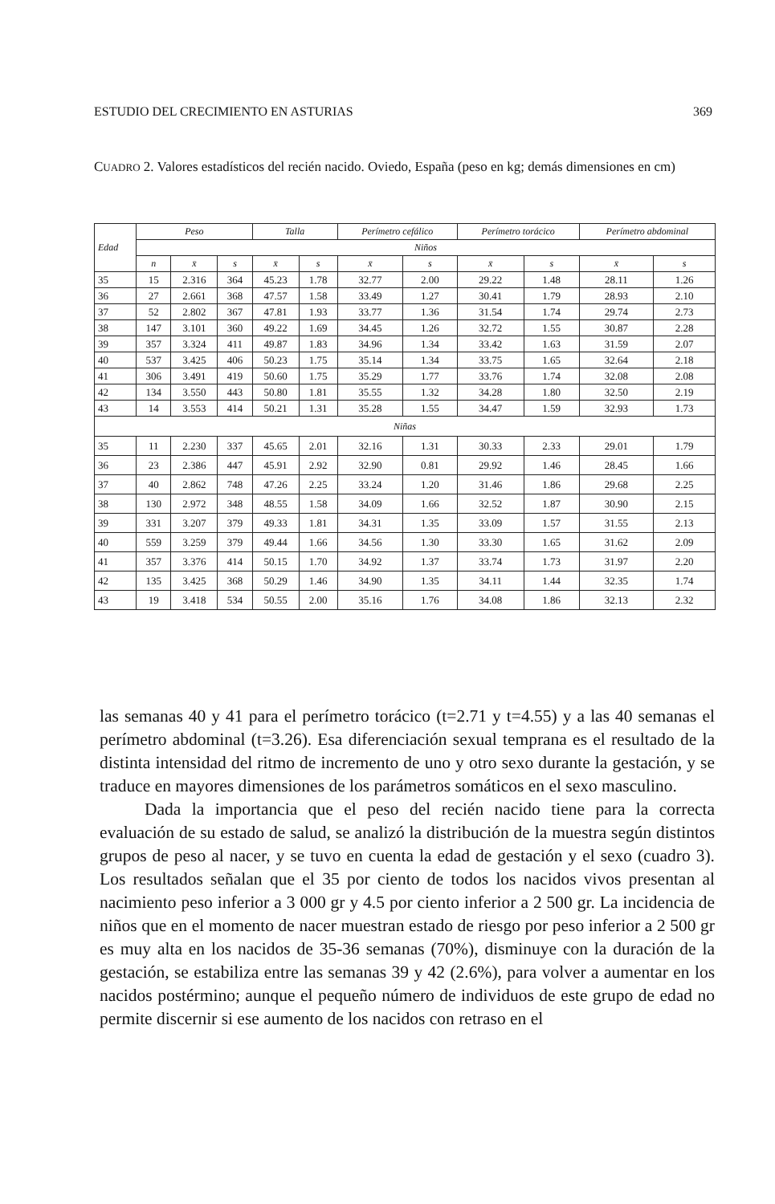ESTUDIO DEL CRECIMIENTO EN ASTURIAS 369
CUADRO 2. Valores estadísticos del recién nacido. Oviedo, España (peso en kg; demás dimensiones en cm)
| Edad | Peso | | | Talla | | Perímetro cefálico | | Perímetro torácico | | Perímetro abdominal | |
| --- | --- | --- | --- | --- | --- | --- | --- | --- | --- | --- | --- |
| | Niños | | | | | | | | | | |
| | n | x̄ | s | x̄ | s | x̄ | s | x̄ | s | x̄ | s |
| 35 | 15 | 2.316 | 364 | 45.23 | 1.78 | 32.77 | 2.00 | 29.22 | 1.48 | 28.11 | 1.26 |
| 36 | 27 | 2.661 | 368 | 47.57 | 1.58 | 33.49 | 1.27 | 30.41 | 1.79 | 28.93 | 2.10 |
| 37 | 52 | 2.802 | 367 | 47.81 | 1.93 | 33.77 | 1.36 | 31.54 | 1.74 | 29.74 | 2.73 |
| 38 | 147 | 3.101 | 360 | 49.22 | 1.69 | 34.45 | 1.26 | 32.72 | 1.55 | 30.87 | 2.28 |
| 39 | 357 | 3.324 | 411 | 49.87 | 1.83 | 34.96 | 1.34 | 33.42 | 1.63 | 31.59 | 2.07 |
| 40 | 537 | 3.425 | 406 | 50.23 | 1.75 | 35.14 | 1.34 | 33.75 | 1.65 | 32.64 | 2.18 |
| 41 | 306 | 3.491 | 419 | 50.60 | 1.75 | 35.29 | 1.77 | 33.76 | 1.74 | 32.08 | 2.08 |
| 42 | 134 | 3.550 | 443 | 50.80 | 1.81 | 35.55 | 1.32 | 34.28 | 1.80 | 32.50 | 2.19 |
| 43 | 14 | 3.553 | 414 | 50.21 | 1.31 | 35.28 | 1.55 | 34.47 | 1.59 | 32.93 | 1.73 |
| Niñas | | | | | | | | | | | |
| 35 | 11 | 2.230 | 337 | 45.65 | 2.01 | 32.16 | 1.31 | 30.33 | 2.33 | 29.01 | 1.79 |
| 36 | 23 | 2.386 | 447 | 45.91 | 2.92 | 32.90 | 0.81 | 29.92 | 1.46 | 28.45 | 1.66 |
| 37 | 40 | 2.862 | 748 | 47.26 | 2.25 | 33.24 | 1.20 | 31.46 | 1.86 | 29.68 | 2.25 |
| 38 | 130 | 2.972 | 348 | 48.55 | 1.58 | 34.09 | 1.66 | 32.52 | 1.87 | 30.90 | 2.15 |
| 39 | 331 | 3.207 | 379 | 49.33 | 1.81 | 34.31 | 1.35 | 33.09 | 1.57 | 31.55 | 2.13 |
| 40 | 559 | 3.259 | 379 | 49.44 | 1.66 | 34.56 | 1.30 | 33.30 | 1.65 | 31.62 | 2.09 |
| 41 | 357 | 3.376 | 414 | 50.15 | 1.70 | 34.92 | 1.37 | 33.74 | 1.73 | 31.97 | 2.20 |
| 42 | 135 | 3.425 | 368 | 50.29 | 1.46 | 34.90 | 1.35 | 34.11 | 1.44 | 32.35 | 1.74 |
| 43 | 19 | 3.418 | 534 | 50.55 | 2.00 | 35.16 | 1.76 | 34.08 | 1.86 | 32.13 | 2.32 |
las semanas 40 y 41 para el perímetro torácico (t=2.71 y t=4.55) y a las 40 semanas el perímetro abdominal (t=3.26). Esa diferenciación sexual temprana es el resultado de la distinta intensidad del ritmo de incremento de uno y otro sexo durante la gestación, y se traduce en mayores dimensiones de los parámetros somáticos en el sexo masculino.
Dada la importancia que el peso del recién nacido tiene para la correcta evaluación de su estado de salud, se analizó la distribución de la muestra según distintos grupos de peso al nacer, y se tuvo en cuenta la edad de gestación y el sexo (cuadro 3). Los resultados señalan que el 35 por ciento de todos los nacidos vivos presentan al nacimiento peso inferior a 3 000 gr y 4.5 por ciento inferior a 2 500 gr. La incidencia de niños que en el momento de nacer muestran estado de riesgo por peso inferior a 2 500 gr es muy alta en los nacidos de 35-36 semanas (70%), disminuye con la duración de la gestación, se estabiliza entre las semanas 39 y 42 (2.6%), para volver a aumentar en los nacidos postérmino; aunque el pequeño número de individuos de este grupo de edad no permite discernir si ese aumento de los nacidos con retraso en el